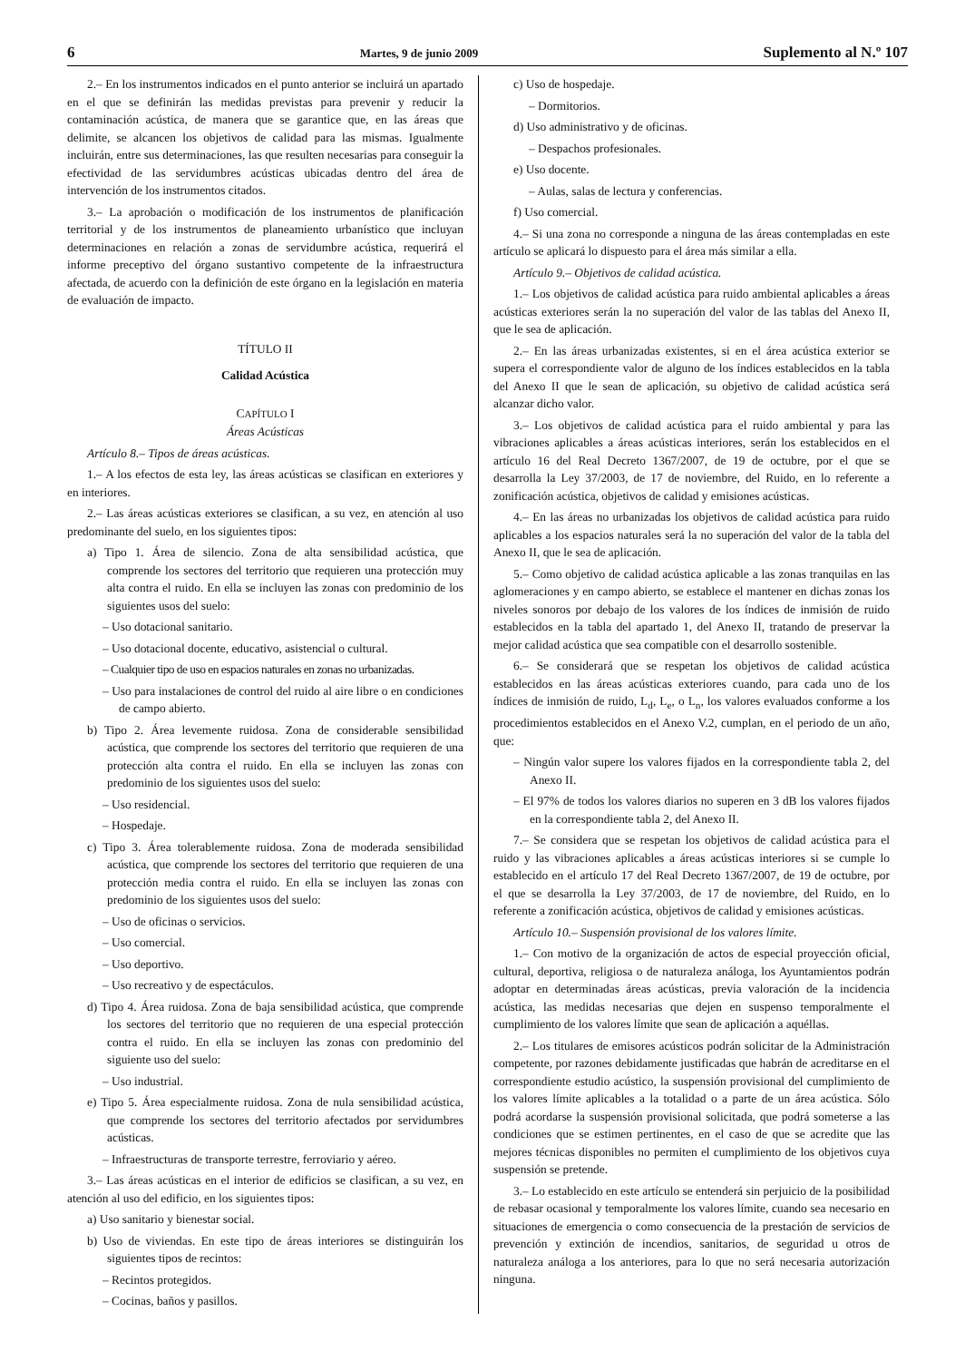6 Martes, 9 de junio 2009 Suplemento al N.º 107
2.– En los instrumentos indicados en el punto anterior se incluirá un apartado en el que se definirán las medidas previstas para prevenir y reducir la contaminación acústica, de manera que se garantice que, en las áreas que delimite, se alcancen los objetivos de calidad para las mismas. Igualmente incluirán, entre sus determinaciones, las que resulten necesarias para conseguir la efectividad de las servidumbres acústicas ubicadas dentro del área de intervención de los instrumentos citados.
3.– La aprobación o modificación de los instrumentos de planificación territorial y de los instrumentos de planeamiento urbanístico que incluyan determinaciones en relación a zonas de servidumbre acústica, requerirá el informe preceptivo del órgano sustantivo competente de la infraestructura afectada, de acuerdo con la definición de este órgano en la legislación en materia de evaluación de impacto.
TÍTULO II
Calidad Acústica
CAPÍTULO I
Áreas Acústicas
Artículo 8.– Tipos de áreas acústicas.
1.– A los efectos de esta ley, las áreas acústicas se clasifican en exteriores y en interiores.
2.– Las áreas acústicas exteriores se clasifican, a su vez, en atención al uso predominante del suelo, en los siguientes tipos:
a) Tipo 1. Área de silencio. Zona de alta sensibilidad acústica, que comprende los sectores del territorio que requieren una protección muy alta contra el ruido. En ella se incluyen las zonas con predominio de los siguientes usos del suelo:
– Uso dotacional sanitario.
– Uso dotacional docente, educativo, asistencial o cultural.
– Cualquier tipo de uso en espacios naturales en zonas no urbanizadas.
– Uso para instalaciones de control del ruido al aire libre o en condiciones de campo abierto.
b) Tipo 2. Área levemente ruidosa. Zona de considerable sensibilidad acústica, que comprende los sectores del territorio que requieren de una protección alta contra el ruido. En ella se incluyen las zonas con predominio de los siguientes usos del suelo:
– Uso residencial.
– Hospedaje.
c) Tipo 3. Área tolerablemente ruidosa. Zona de moderada sensibilidad acústica, que comprende los sectores del territorio que requieren de una protección media contra el ruido. En ella se incluyen las zonas con predominio de los siguientes usos del suelo:
– Uso de oficinas o servicios.
– Uso comercial.
– Uso deportivo.
– Uso recreativo y de espectáculos.
d) Tipo 4. Área ruidosa. Zona de baja sensibilidad acústica, que comprende los sectores del territorio que no requieren de una especial protección contra el ruido. En ella se incluyen las zonas con predominio del siguiente uso del suelo:
– Uso industrial.
e) Tipo 5. Área especialmente ruidosa. Zona de nula sensibilidad acústica, que comprende los sectores del territorio afectados por servidumbres acústicas.
– Infraestructuras de transporte terrestre, ferroviario y aéreo.
3.– Las áreas acústicas en el interior de edificios se clasifican, a su vez, en atención al uso del edificio, en los siguientes tipos:
a) Uso sanitario y bienestar social.
b) Uso de viviendas. En este tipo de áreas interiores se distinguirán los siguientes tipos de recintos:
– Recintos protegidos.
– Cocinas, baños y pasillos.
c) Uso de hospedaje.
– Dormitorios.
d) Uso administrativo y de oficinas.
– Despachos profesionales.
e) Uso docente.
– Aulas, salas de lectura y conferencias.
f) Uso comercial.
4.– Si una zona no corresponde a ninguna de las áreas contempladas en este artículo se aplicará lo dispuesto para el área más similar a ella.
Artículo 9.– Objetivos de calidad acústica.
1.– Los objetivos de calidad acústica para ruido ambiental aplicables a áreas acústicas exteriores serán la no superación del valor de las tablas del Anexo II, que le sea de aplicación.
2.– En las áreas urbanizadas existentes, si en el área acústica exterior se supera el correspondiente valor de alguno de los índices establecidos en la tabla del Anexo II que le sean de aplicación, su objetivo de calidad acústica será alcanzar dicho valor.
3.– Los objetivos de calidad acústica para el ruido ambiental y para las vibraciones aplicables a áreas acústicas interiores, serán los establecidos en el artículo 16 del Real Decreto 1367/2007, de 19 de octubre, por el que se desarrolla la Ley 37/2003, de 17 de noviembre, del Ruido, en lo referente a zonificación acústica, objetivos de calidad y emisiones acústicas.
4.– En las áreas no urbanizadas los objetivos de calidad acústica para ruido aplicables a los espacios naturales será la no superación del valor de la tabla del Anexo II, que le sea de aplicación.
5.– Como objetivo de calidad acústica aplicable a las zonas tranquilas en las aglomeraciones y en campo abierto, se establece el mantener en dichas zonas los niveles sonoros por debajo de los valores de los índices de inmisión de ruido establecidos en la tabla del apartado 1, del Anexo II, tratando de preservar la mejor calidad acústica que sea compatible con el desarrollo sostenible.
6.– Se considerará que se respetan los objetivos de calidad acústica establecidos en las áreas acústicas exteriores cuando, para cada uno de los índices de inmisión de ruido, L<sub>d</sub>, L<sub>e</sub>, o L<sub>n</sub>, los valores evaluados conforme a los procedimientos establecidos en el Anexo V.2, cumplan, en el periodo de un año, que:
– Ningún valor supere los valores fijados en la correspondiente tabla 2, del Anexo II.
– El 97% de todos los valores diarios no superen en 3 dB los valores fijados en la correspondiente tabla 2, del Anexo II.
7.– Se considera que se respetan los objetivos de calidad acústica para el ruido y las vibraciones aplicables a áreas acústicas interiores si se cumple lo establecido en el artículo 17 del Real Decreto 1367/2007, de 19 de octubre, por el que se desarrolla la Ley 37/2003, de 17 de noviembre, del Ruido, en lo referente a zonificación acústica, objetivos de calidad y emisiones acústicas.
Artículo 10.– Suspensión provisional de los valores límite.
1.– Con motivo de la organización de actos de especial proyección oficial, cultural, deportiva, religiosa o de naturaleza análoga, los Ayuntamientos podrán adoptar en determinadas áreas acústicas, previa valoración de la incidencia acústica, las medidas necesarias que dejen en suspenso temporalmente el cumplimiento de los valores límite que sean de aplicación a aquéllas.
2.– Los titulares de emisores acústicos podrán solicitar de la Administración competente, por razones debidamente justificadas que habrán de acreditarse en el correspondiente estudio acústico, la suspensión provisional del cumplimiento de los valores límite aplicables a la totalidad o a parte de un área acústica. Sólo podrá acordarse la suspensión provisional solicitada, que podrá someterse a las condiciones que se estimen pertinentes, en el caso de que se acredite que las mejores técnicas disponibles no permiten el cumplimiento de los objetivos cuya suspensión se pretende.
3.– Lo establecido en este artículo se entenderá sin perjuicio de la posibilidad de rebasar ocasional y temporalmente los valores límite, cuando sea necesario en situaciones de emergencia o como consecuencia de la prestación de servicios de prevención y extinción de incendios, sanitarios, de seguridad u otros de naturaleza análoga a los anteriores, para lo que no será necesaria autorización ninguna.